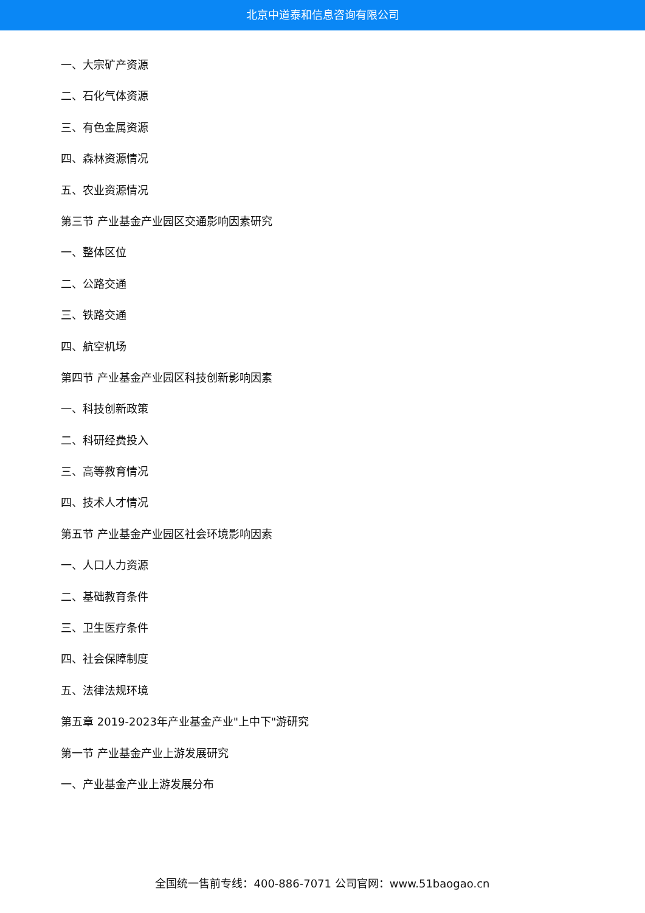北京中道泰和信息咨询有限公司
一、大宗矿产资源
二、石化气体资源
三、有色金属资源
四、森林资源情况
五、农业资源情况
第三节 产业基金产业园区交通影响因素研究
一、整体区位
二、公路交通
三、铁路交通
四、航空机场
第四节 产业基金产业园区科技创新影响因素
一、科技创新政策
二、科研经费投入
三、高等教育情况
四、技术人才情况
第五节 产业基金产业园区社会环境影响因素
一、人口人力资源
二、基础教育条件
三、卫生医疗条件
四、社会保障制度
五、法律法规环境
第五章 2019-2023年产业基金产业"上中下"游研究
第一节 产业基金产业上游发展研究
一、产业基金产业上游发展分布
全国统一售前专线：400-886-7071 公司官网：www.51baogao.cn